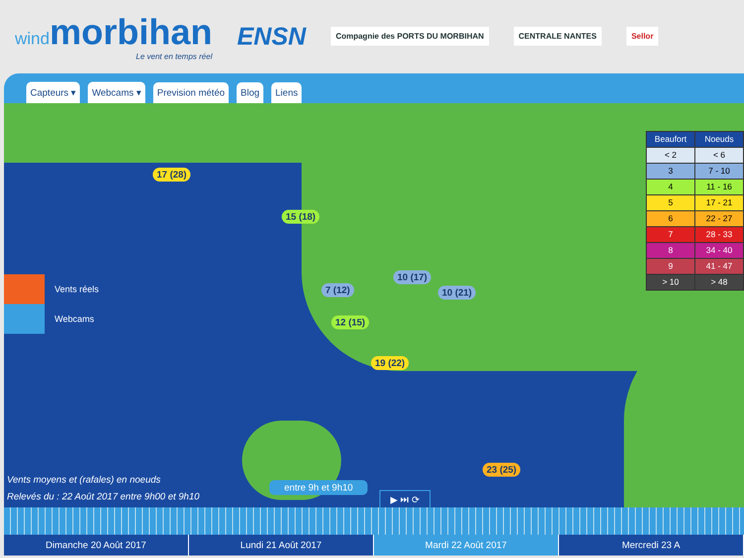windmorbihan
Le vent en temps réel
ENSN
Compagnie des PORTS DU MORBIHAN
CENTRALE NANTES Sellor
Capteurs ▾ Webcams ▾ Prevision météo Blog Liens
17 (28)
15 (18)
10 (17)
7 (12) 10 (21)
12 (15)
19 (22)
23 (25)
| Beaufort | Noeuds |
| --- | --- |
| < 2 | < 6 |
| 3 | 7 - 10 |
| 4 | 11 - 16 |
| 5 | 17 - 21 |
| 6 | 22 - 27 |
| 7 | 28 - 33 |
| 8 | 34 - 40 |
| 9 | 41 - 47 |
| > 10 | > 48 |
Vents réels
Webcams
entre 9h et 9h10
Vents moyens et (rafales) en noeuds
Relevés du : 22 Août 2017 entre 9h00 et 9h10
▶ ⏭ ⟳
Dimanche 20 Août 2017 Lundi 21 Août 2017 Mardi 22 Août 2017 Mercredi 23 A